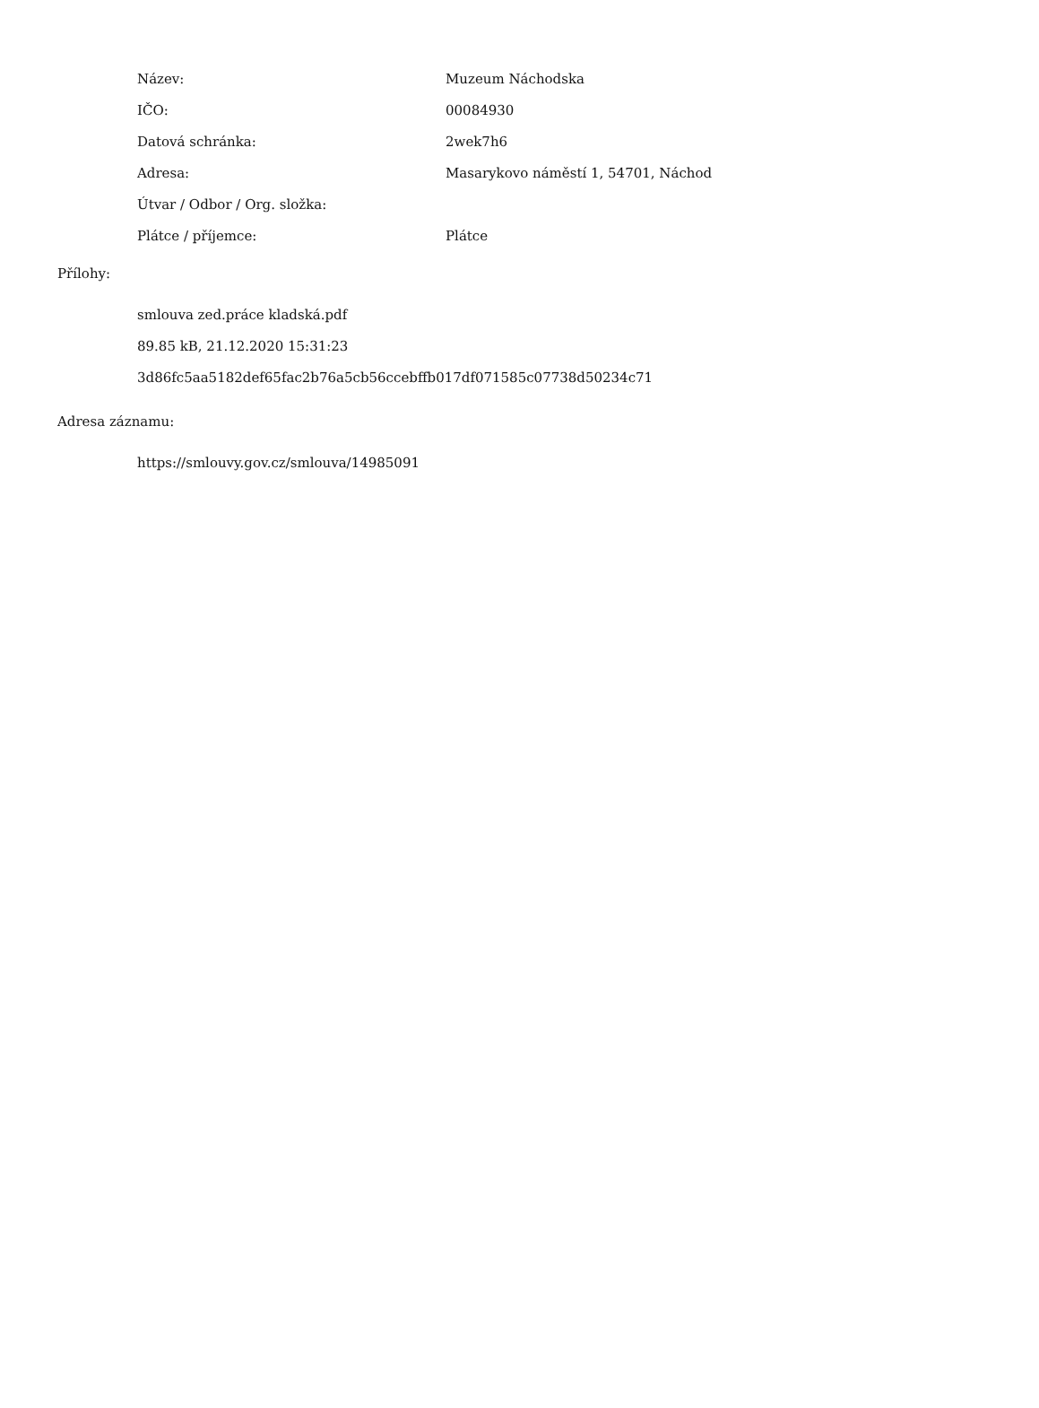| Název: | Muzeum Náchodska |
| IČO: | 00084930 |
| Datová schránka: | 2wek7h6 |
| Adresa: | Masarykovo náměstí 1, 54701, Náchod |
| Útvar / Odbor / Org. složka: | |
| Plátce / příjemce: | Plátce |
Přílohy:
smlouva zed.práce kladská.pdf
89.85 kB, 21.12.2020 15:31:23
3d86fc5aa5182def65fac2b76a5cb56ccebffb017df071585c07738d50234c71
Adresa záznamu:
https://smlouvy.gov.cz/smlouva/14985091